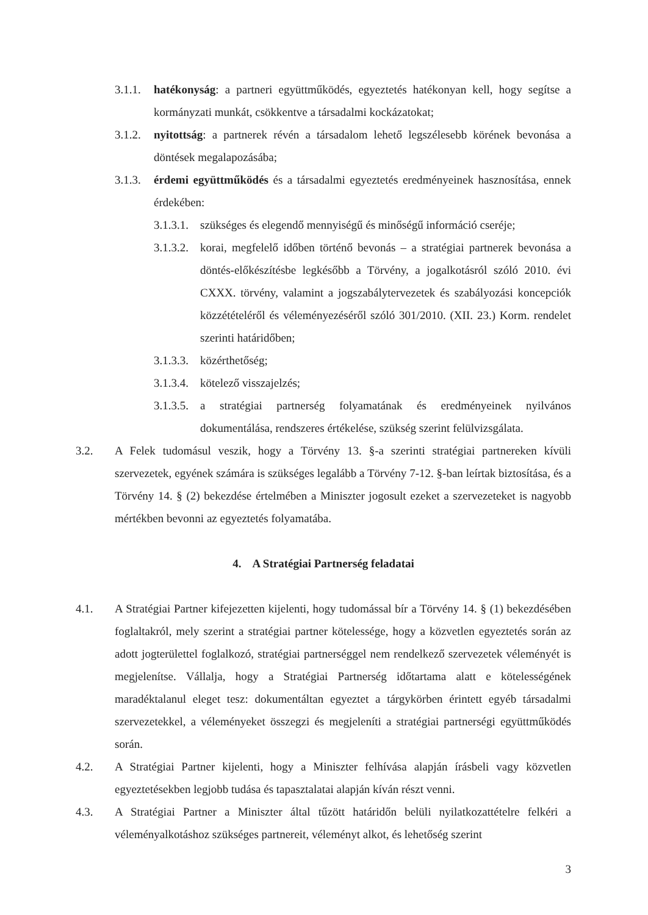3.1.1. hatékonyság: a partneri együttműködés, egyeztetés hatékonyan kell, hogy segítse a kormányzati munkát, csökkentve a társadalmi kockázatokat;
3.1.2. nyitottság: a partnerek révén a társadalom lehető legszélesebb körének bevonása a döntések megalapozásába;
3.1.3. érdemi együttműködés és a társadalmi egyeztetés eredményeinek hasznosítása, ennek érdekében:
3.1.3.1. szükséges és elegendő mennyiségű és minőségű információ cseréje;
3.1.3.2. korai, megfelelő időben történő bevonás – a stratégiai partnerek bevonása a döntés-előkészítésbe legkésőbb a Törvény, a jogalkotásról szóló 2010. évi CXXX. törvény, valamint a jogszabálytervezetek és szabályozási koncepciók közzétételéről és véleményezéséről szóló 301/2010. (XII. 23.) Korm. rendelet szerinti határidőben;
3.1.3.3. közérthetőség;
3.1.3.4. kötelező visszajelzés;
3.1.3.5. a stratégiai partnerség folyamatának és eredményeinek nyilvános dokumentálása, rendszeres értékelése, szükség szerint felülvizsgálata.
3.2. A Felek tudomásul veszik, hogy a Törvény 13. §-a szerinti stratégiai partnereken kívüli szervezetek, egyének számára is szükséges legalább a Törvény 7-12. §-ban leírtak biztosítása, és a Törvény 14. § (2) bekezdése értelmében a Miniszter jogosult ezeket a szervezeteket is nagyobb mértékben bevonni az egyeztetés folyamatába.
4. A Stratégiai Partnerség feladatai
4.1. A Stratégiai Partner kifejezetten kijelenti, hogy tudomással bír a Törvény 14. § (1) bekezdésében foglaltakról, mely szerint a stratégiai partner kötelessége, hogy a közvetlen egyeztetés során az adott jogterülettel foglalkozó, stratégiai partnerséggel nem rendelkező szervezetek véleményét is megjelenítse. Vállalja, hogy a Stratégiai Partnerség időtartama alatt e kötelességének maradéktalanul eleget tesz: dokumentáltan egyeztet a tárgykörben érintett egyéb társadalmi szervezetekkel, a véleményeket összegzi és megjeleníti a stratégiai partnerségi együttműködés során.
4.2. A Stratégiai Partner kijelenti, hogy a Miniszter felhívása alapján írásbeli vagy közvetlen egyeztetésekben legjobb tudása és tapasztalatai alapján kíván részt venni.
4.3. A Stratégiai Partner a Miniszter által tűzött határidőn belüli nyilatkozattételre felkéri a véleményalkotáshoz szükséges partnereit, véleményt alkot, és lehetőség szerint
3